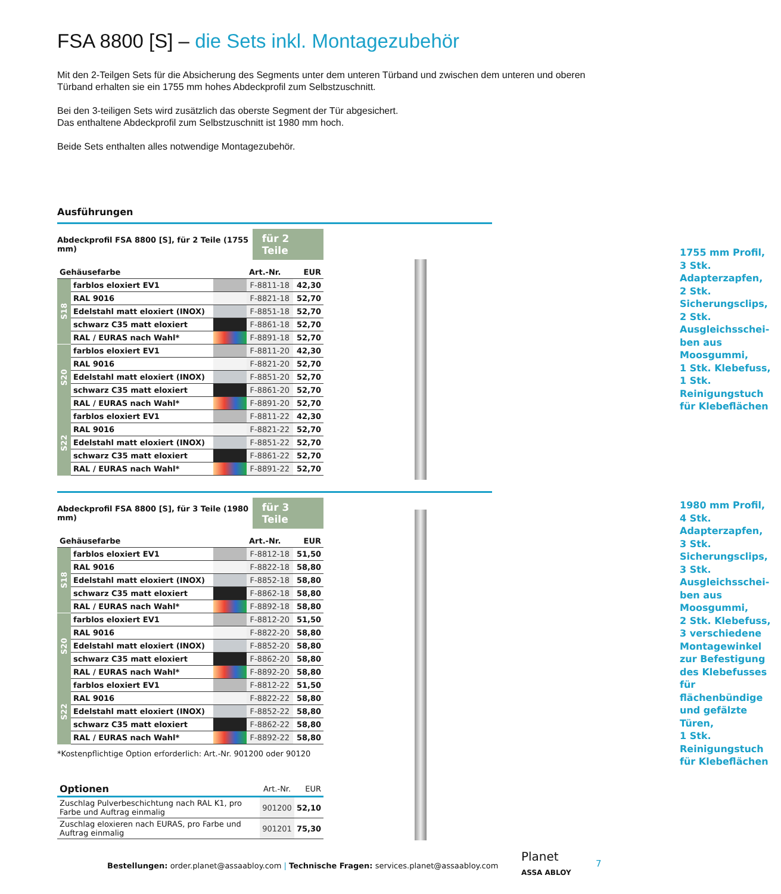FSA 8800 [S] – die Sets inkl. Montagezubehör
Mit den 2-Teilgen Sets für die Absicherung des Segments unter dem unteren Türband und zwischen dem unteren und oberen Türband erhalten sie ein 1755 mm hohes Abdeckprofil zum Selbstzuschnitt.
Bei den 3-teiligen Sets wird zusätzlich das oberste Segment der Tür abgesichert.
Das enthaltene Abdeckprofil zum Selbstzuschnitt ist 1980 mm hoch.
Beide Sets enthalten alles notwendige Montagezubehör.
Ausführungen
Abdeckprofil FSA 8800 [S], für 2 Teile (1755 mm) für 2 Teile
| Gehäusefarbe | | | Art.-Nr. | EUR |
| --- | --- | --- | --- | --- |
| S18 | farblos eloxiert EV1 | | F-8811-18 | 42,30 |
| | RAL 9016 | | F-8821-18 | 52,70 |
| | Edelstahl matt eloxiert (INOX) | | F-8851-18 | 52,70 |
| | schwarz C35 matt eloxiert | | F-8861-18 | 52,70 |
| | RAL / EURAS nach Wahl* | | F-8891-18 | 52,70 |
| S20 | farblos eloxiert EV1 | | F-8811-20 | 42,30 |
| | RAL 9016 | | F-8821-20 | 52,70 |
| | Edelstahl matt eloxiert (INOX) | | F-8851-20 | 52,70 |
| | schwarz C35 matt eloxiert | | F-8861-20 | 52,70 |
| | RAL / EURAS nach Wahl* | | F-8891-20 | 52,70 |
| S22 | farblos eloxiert EV1 | | F-8811-22 | 42,30 |
| | RAL 9016 | | F-8821-22 | 52,70 |
| | Edelstahl matt eloxiert (INOX) | | F-8851-22 | 52,70 |
| | schwarz C35 matt eloxiert | | F-8861-22 | 52,70 |
| | RAL / EURAS nach Wahl* | | F-8891-22 | 52,70 |
1755 mm Profil,
3 Stk. Adapterzapfen,
2 Stk. Sicherungsclips,
2 Stk. Ausgleichsschei-ben aus Moosgummi,
1 Stk. Klebefuss,
1 Stk. Reinigungstuch für Klebeflächen
Abdeckprofil FSA 8800 [S], für 3 Teile (1980 mm) für 3 Teile
| Gehäusefarbe | | | Art.-Nr. | EUR |
| --- | --- | --- | --- | --- |
| S18 | farblos eloxiert EV1 | | F-8812-18 | 51,50 |
| | RAL 9016 | | F-8822-18 | 58,80 |
| | Edelstahl matt eloxiert (INOX) | | F-8852-18 | 58,80 |
| | schwarz C35 matt eloxiert | | F-8862-18 | 58,80 |
| | RAL / EURAS nach Wahl* | | F-8892-18 | 58,80 |
| S20 | farblos eloxiert EV1 | | F-8812-20 | 51,50 |
| | RAL 9016 | | F-8822-20 | 58,80 |
| | Edelstahl matt eloxiert (INOX) | | F-8852-20 | 58,80 |
| | schwarz C35 matt eloxiert | | F-8862-20 | 58,80 |
| | RAL / EURAS nach Wahl* | | F-8892-20 | 58,80 |
| S22 | farblos eloxiert EV1 | | F-8812-22 | 51,50 |
| | RAL 9016 | | F-8822-22 | 58,80 |
| | Edelstahl matt eloxiert (INOX) | | F-8852-22 | 58,80 |
| | schwarz C35 matt eloxiert | | F-8862-22 | 58,80 |
| | RAL / EURAS nach Wahl* | | F-8892-22 | 58,80 |
*Kostenpflichtige Option erforderlich: Art.-Nr. 901200 oder 90120
| Optionen | Art.-Nr. | EUR |
| --- | --- | --- |
| Zuschlag Pulverbeschichtung nach RAL K1, pro Farbe und Auftrag einmalig | 901200 | 52,10 |
| Zuschlag eloxieren nach EURAS, pro Farbe und Auftrag einmalig | 901201 | 75,30 |
1980 mm Profil,
4 Stk. Adapterzapfen,
3 Stk. Sicherungsclips,
3 Stk. Ausgleichsschei-ben aus Moosgummi,
2 Stk. Klebefuss,
3 verschiedene Montagewinkel zur Befestigung des Klebefusses für flächenbündige und gefälzte Türen,
1 Stk. Reinigungstuch für Klebeflächen
Bestellungen: order.planet@assaabloy.com | Technische Fragen: services.planet@assaabloy.com
Planet
ASSA ABLOY
7